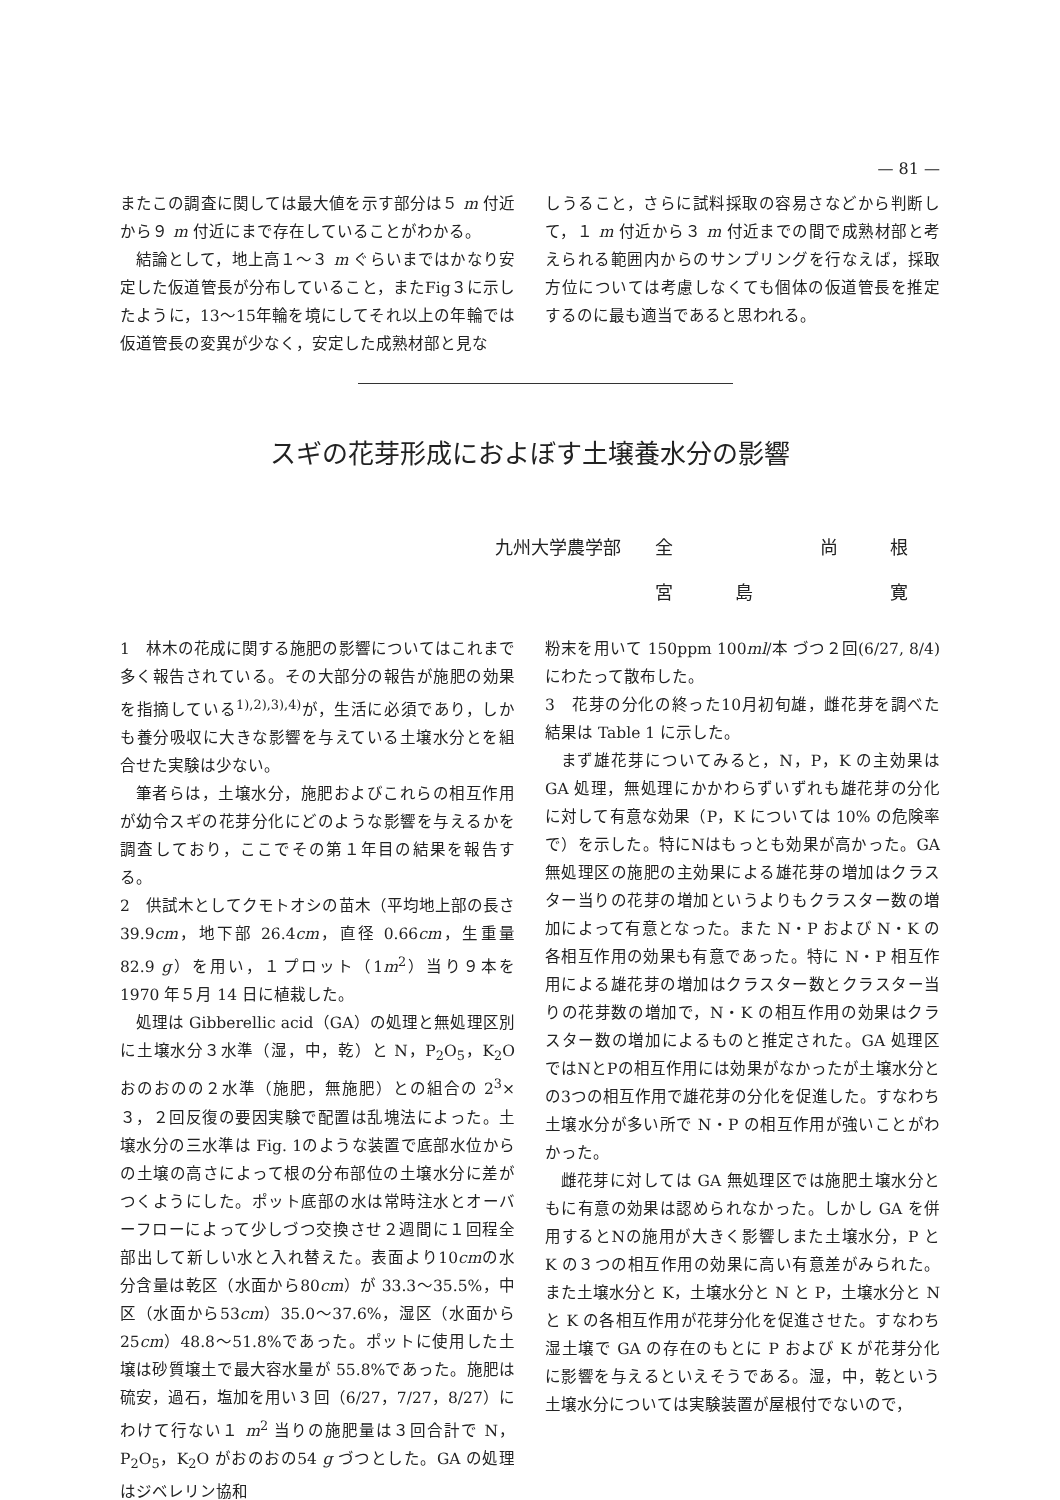— 81 —
またこの調査に関しては最大値を示す部分は５ m 付近から９ m 付近にまで存在していることがわかる。
結論として，地上高１～３ m ぐらいまではかなり安定した仮道管長が分布していること，またFig３に示したように，13～15年輪を境にしてそれ以上の年輪では仮道管長の変異が少なく，安定した成熟材部と見な
しうること，さらに試料採取の容易さなどから判断して，１ m 付近から３ m 付近までの間で成熟材部と考えられる範囲内からのサンプリングを行なえば，採取方位については考慮しなくても個体の仮道管長を推定するのに最も適当であると思われる。
スギの花芽形成におよぼす土壌養水分の影響
九州大学農学部 全 尚 根
宮島寛
1　林木の花成に関する施肥の影響についてはこれまで多く報告されている。その大部分の報告が施肥の効果を指摘している<sup>1),2),3),4)</sup>が，生活に必須であり，しかも養分吸収に大きな影響を与えている土壌水分とを組合せた実験は少ない。
筆者らは，土壌水分，施肥およびこれらの相互作用が幼令スギの花芽分化にどのような影響を与えるかを調査しており，ここでその第１年目の結果を報告する。
2　供試木としてクモトオシの苗木（平均地上部の長さ 39.9cm，地下部 26.4cm，直径 0.66cm，生重量 82.9 g）を用い，１プロット（1m<sup>2</sup>）当り９本を 1970 年５月 14 日に植栽した。
処理は Gibberellic acid（GA）の処理と無処理区別に土壌水分３水準（湿，中，乾）と N，P<sub>2</sub>O<sub>5</sub>，K<sub>2</sub>O おのおのの２水準（施肥，無施肥）との組合の 2<sup>3</sup>×３，２回反復の要因実験で配置は乱塊法によった。土壌水分の三水準は Fig. 1のような装置で底部水位からの土壌の高さによって根の分布部位の土壌水分に差がつくようにした。ポット底部の水は常時注水とオーバーフローによって少しづつ交換させ２週間に１回程全部出して新しい水と入れ替えた。表面より10cmの水分含量は乾区（水面から80cm）が 33.3～35.5%，中区（水面から53cm）35.0～37.6%，湿区（水面から25cm）48.8～51.8%であった。ポットに使用した土壌は砂質壌土で最大容水量が 55.8%であった。施肥は硫安，過石，塩加を用い３回（6/27，7/27，8/27）にわけて行ない１ m<sup>2</sup> 当りの施肥量は３回合計で N，P<sub>2</sub>O<sub>5</sub>，K<sub>2</sub>O がおのおの54 g づつとした。GA の処理はジベレリン協和
粉末を用いて 150ppm 100ml/本 づつ２回(6/27, 8/4)にわたって散布した。
3　花芽の分化の終った10月初旬雄，雌花芽を調べた結果は Table 1 に示した。
まず雄花芽についてみると，N，P，K の主効果は GA 処理，無処理にかかわらずいずれも雄花芽の分化に対して有意な効果（P，K については 10% の危険率で）を示した。特にNはもっとも効果が高かった。GA 無処理区の施肥の主効果による雄花芽の増加はクラスター当りの花芽の増加というよりもクラスター数の増加によって有意となった。また N・P および N・K の各相互作用の効果も有意であった。特に N・P 相互作用による雄花芽の増加はクラスター数とクラスター当りの花芽数の増加で，N・K の相互作用の効果はクラスター数の増加によるものと推定された。GA 処理区ではNとPの相互作用には効果がなかったが土壌水分との3つの相互作用で雄花芽の分化を促進した。すなわち土壌水分が多い所で N・P の相互作用が強いことがわかった。
雌花芽に対しては GA 無処理区では施肥土壌水分ともに有意の効果は認められなかった。しかし GA を併用するとNの施用が大きく影響しまた土壌水分，P と K の３つの相互作用の効果に高い有意差がみられた。また土壌水分と K，土壌水分と N と P，土壌水分と N と K の各相互作用が花芽分化を促進させた。すなわち湿土壌で GA の存在のもとに P および K が花芽分化に影響を与えるといえそうである。湿，中，乾という土壌水分については実験装置が屋根付でないので，